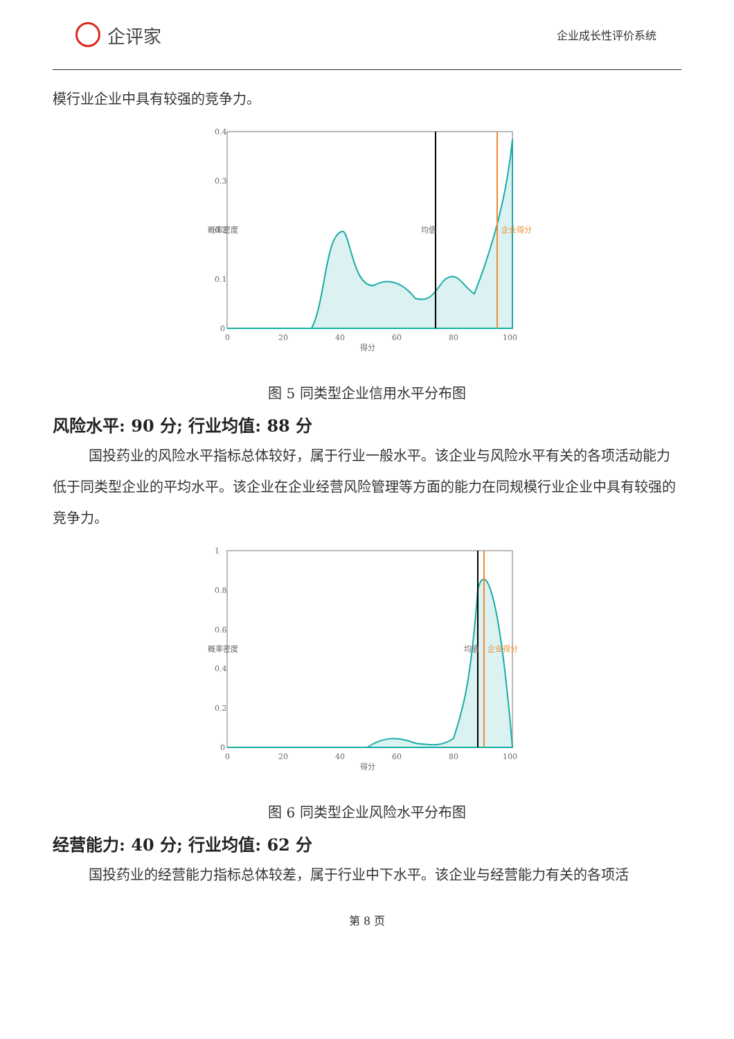企评家
企业成长性评价系统
模行业企业中具有较强的竞争力。
0.4
0.3
0.2
0.1
0
0
20
40
60
80
100
得分
概率密度
均值
企业得分
图 5 同类型企业信用水平分布图
风险水平: 90 分; 行业均值: 88 分
国投药业的风险水平指标总体较好，属于行业一般水平。该企业与风险水平有关的各项活动能力低于同类型企业的平均水平。该企业在企业经营风险管理等方面的能力在同规模行业企业中具有较强的竞争力。
1
0.8
0.6
0.4
0.2
0
0
20
40
60
80
100
得分
概率密度
均值
企业得分
图 6 同类型企业风险水平分布图
经营能力: 40 分; 行业均值: 62 分
国投药业的经营能力指标总体较差，属于行业中下水平。该企业与经营能力有关的各项活
第 8 页